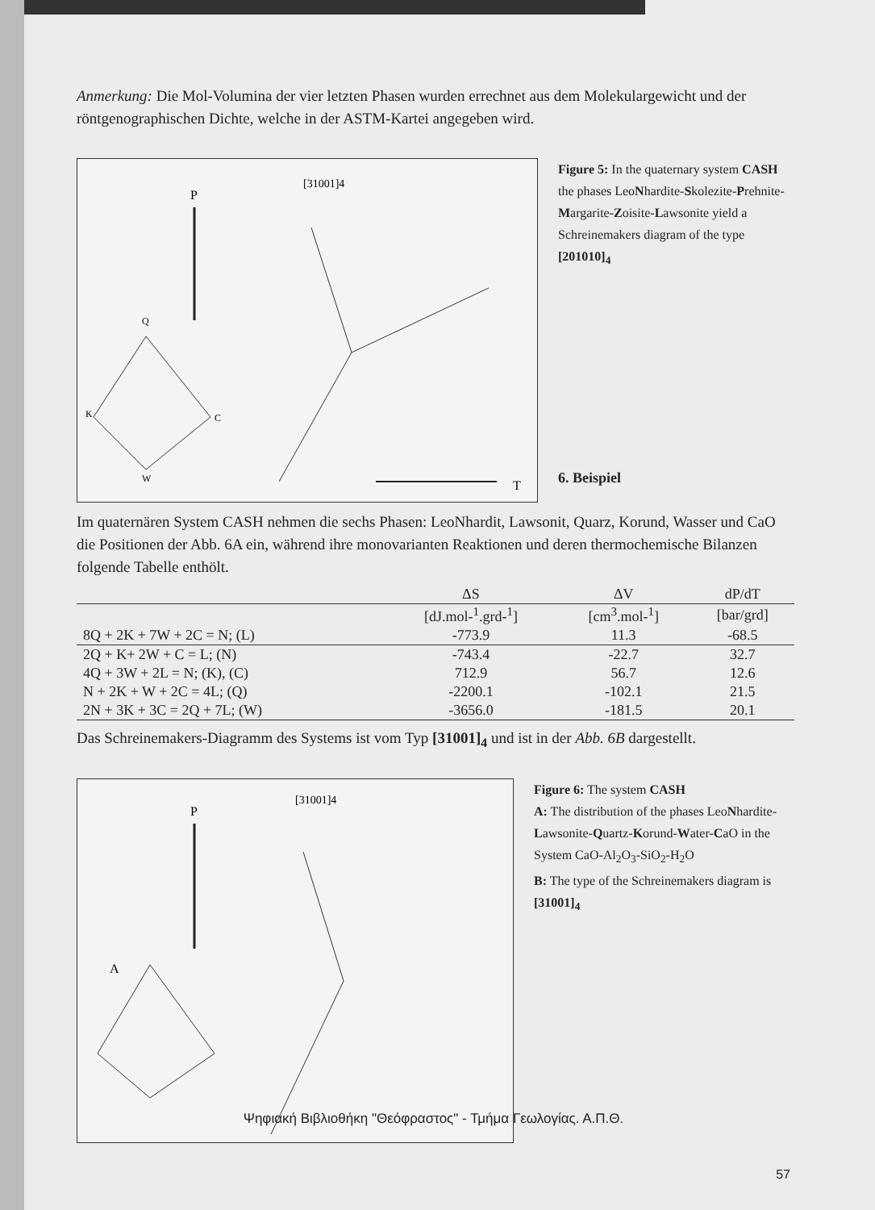Anmerkung: Die Mol-Volumina der vier letzten Phasen wurden errechnet aus dem Molekulargewicht und der röntgenographischen Dichte, welche in der ASTM-Kartei angegeben wird.
[31001]4
P
T
Q
K
C
W
Figure 5: In the quaternary system CASH the phases LeoNhardite-Skolezite-Prehnite-Margarite-Zoisite-Lawsonite yield a Schreinemakers diagram of the type [201010]<sub>4</sub>
6. Beispiel
Im quaternären System CASH nehmen die sechs Phasen: LeoNhardit, Lawsonit, Quarz, Korund, Wasser und CaO die Positionen der Abb. 6A ein, während ihre monovarianten Reaktionen und deren thermochemische Bilanzen folgende Tabelle enthölt.
| | ΔS | ΔV | dP/dT |
| --- | --- | --- | --- |
| | [dJ.mol-<sup>1</sup>.grd-<sup>1</sup>] | [cm<sup>3</sup>.mol-<sup>1</sup>] | [bar/grd] |
| 8Q + 2K + 7W + 2C = N; (L) | -773.9 | 11.3 | -68.5 |
| 2Q + K+ 2W + C = L; (N) | -743.4 | -22.7 | 32.7 |
| 4Q + 3W + 2L = N; (K), (C) | 712.9 | 56.7 | 12.6 |
| N + 2K + W + 2C = 4L; (Q) | -2200.1 | -102.1 | 21.5 |
| 2N + 3K + 3C = 2Q + 7L; (W) | -3656.0 | -181.5 | 20.1 |
Das Schreinemakers-Diagramm des Systems ist vom Typ [31001]<sub>4</sub> und ist in der Abb. 6B dargestellt.
[31001]4
P
A
Figure 6: The system CASH
A: The distribution of the phases LeoNhardite-Lawsonite-Quartz-Korund-Water-CaO in the System CaO-Al<sub>2</sub>O<sub>3</sub>-SiO<sub>2</sub>-H<sub>2</sub>O
B: The type of the Schreinemakers diagram is [31001]<sub>4</sub>
Ψηφιακή Βιβλιοθήκη "Θεόφραστος" - Τμήμα Γεωλογίας. Α.Π.Θ.
57